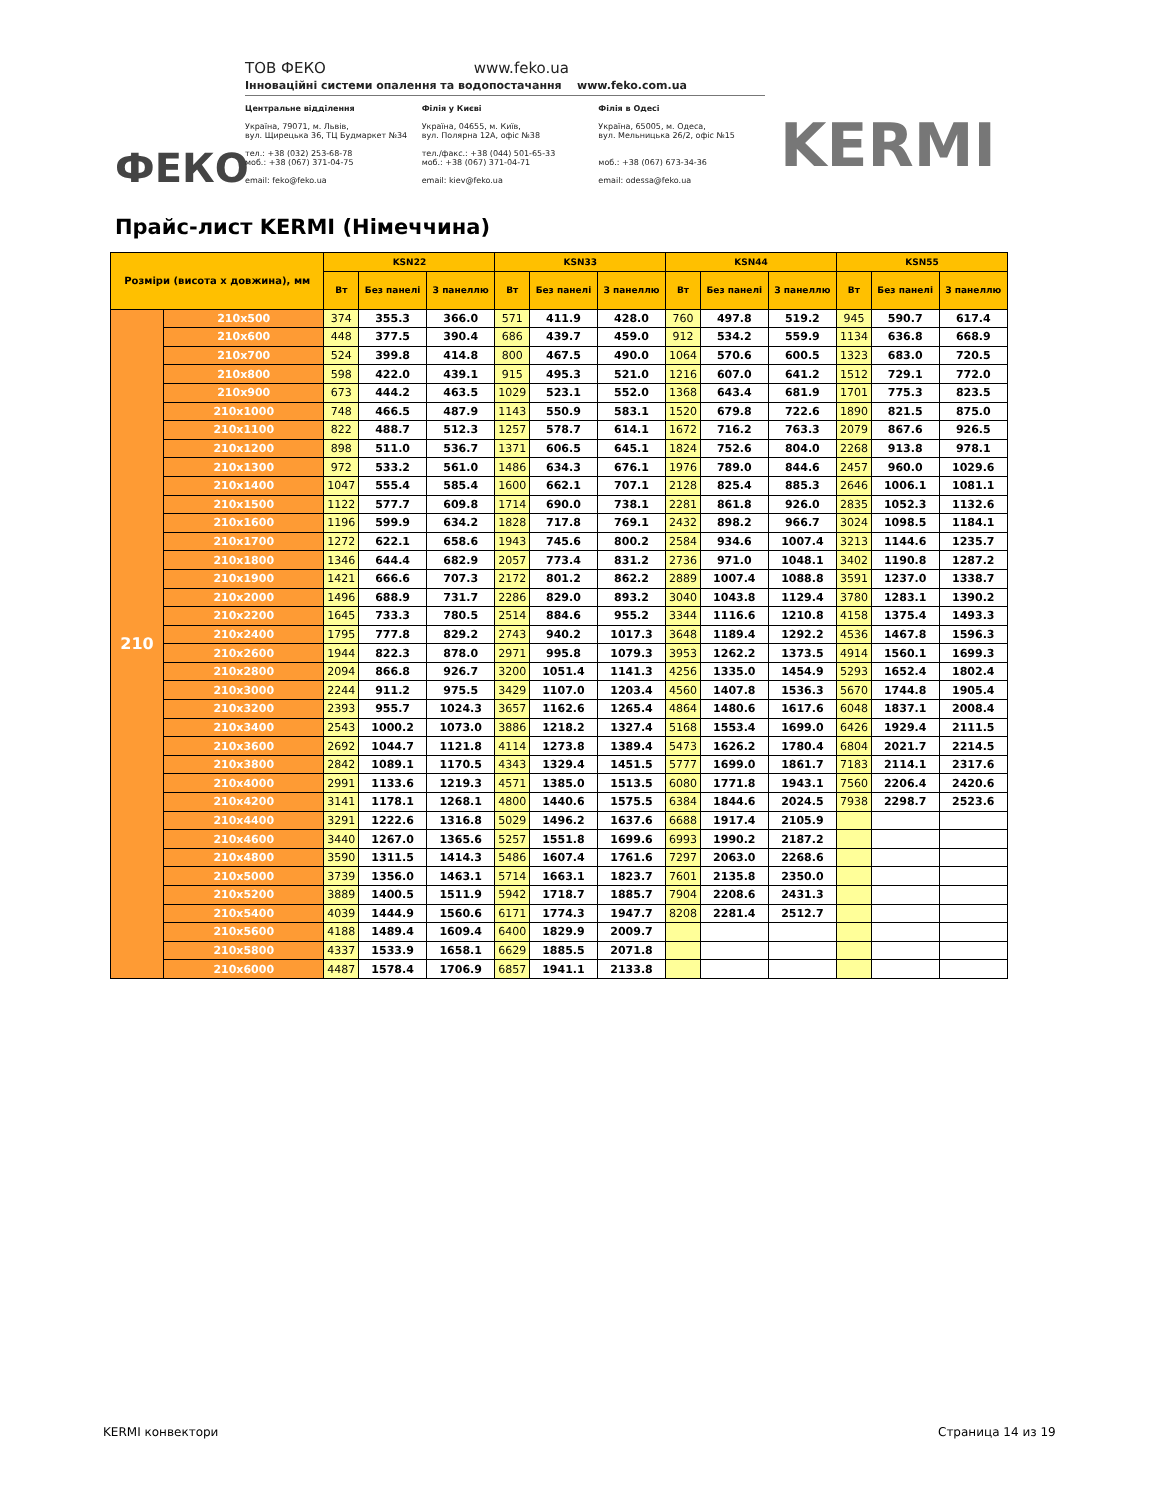ФЕКО
ТОВ ФЕКО www.feko.ua
Інноваційні системи опалення та водопостачання www.feko.com.ua
Центральне відділення
Україна, 79071, м. Львів,
вул. Щирецька 36, ТЦ Будмаркет №34
тел.: +38 (032) 253-68-78
моб.: +38 (067) 371-04-75
email: feko@feko.ua
Філія у Києві
Україна, 04655, м. Київ,
вул. Полярна 12А, офіс №38
тел./факс.: +38 (044) 501-65-33
моб.: +38 (067) 371-04-71
email: kiev@feko.ua
Філія в Одесі
Україна, 65005, м. Одеса,
вул. Мельницька 26/2, офіс №15
моб.: +38 (067) 673-34-36
email: odessa@feko.ua
KERMI
Прайс-лист KERMI (Німеччина)
| Розміри (висота х довжина), мм | | KSN22 | | | KSN33 | | | KSN44 | | | KSN55 | | |
| --- | --- | --- | --- | --- | --- | --- | --- | --- | --- | --- | --- | --- | --- |
| | | Вт | Без панелі | З панеллю | Вт | Без панелі | З панеллю | Вт | Без панелі | З панеллю | Вт | Без панелі | З панеллю |
| 210 | 210x500 | 374 | 355.3 | 366.0 | 571 | 411.9 | 428.0 | 760 | 497.8 | 519.2 | 945 | 590.7 | 617.4 |
| | 210x600 | 448 | 377.5 | 390.4 | 686 | 439.7 | 459.0 | 912 | 534.2 | 559.9 | 1134 | 636.8 | 668.9 |
| | 210x700 | 524 | 399.8 | 414.8 | 800 | 467.5 | 490.0 | 1064 | 570.6 | 600.5 | 1323 | 683.0 | 720.5 |
| | 210x800 | 598 | 422.0 | 439.1 | 915 | 495.3 | 521.0 | 1216 | 607.0 | 641.2 | 1512 | 729.1 | 772.0 |
| | 210x900 | 673 | 444.2 | 463.5 | 1029 | 523.1 | 552.0 | 1368 | 643.4 | 681.9 | 1701 | 775.3 | 823.5 |
| | 210x1000 | 748 | 466.5 | 487.9 | 1143 | 550.9 | 583.1 | 1520 | 679.8 | 722.6 | 1890 | 821.5 | 875.0 |
| | 210x1100 | 822 | 488.7 | 512.3 | 1257 | 578.7 | 614.1 | 1672 | 716.2 | 763.3 | 2079 | 867.6 | 926.5 |
| | 210x1200 | 898 | 511.0 | 536.7 | 1371 | 606.5 | 645.1 | 1824 | 752.6 | 804.0 | 2268 | 913.8 | 978.1 |
| | 210x1300 | 972 | 533.2 | 561.0 | 1486 | 634.3 | 676.1 | 1976 | 789.0 | 844.6 | 2457 | 960.0 | 1029.6 |
| | 210x1400 | 1047 | 555.4 | 585.4 | 1600 | 662.1 | 707.1 | 2128 | 825.4 | 885.3 | 2646 | 1006.1 | 1081.1 |
| | 210x1500 | 1122 | 577.7 | 609.8 | 1714 | 690.0 | 738.1 | 2281 | 861.8 | 926.0 | 2835 | 1052.3 | 1132.6 |
| | 210x1600 | 1196 | 599.9 | 634.2 | 1828 | 717.8 | 769.1 | 2432 | 898.2 | 966.7 | 3024 | 1098.5 | 1184.1 |
| | 210x1700 | 1272 | 622.1 | 658.6 | 1943 | 745.6 | 800.2 | 2584 | 934.6 | 1007.4 | 3213 | 1144.6 | 1235.7 |
| | 210x1800 | 1346 | 644.4 | 682.9 | 2057 | 773.4 | 831.2 | 2736 | 971.0 | 1048.1 | 3402 | 1190.8 | 1287.2 |
| | 210x1900 | 1421 | 666.6 | 707.3 | 2172 | 801.2 | 862.2 | 2889 | 1007.4 | 1088.8 | 3591 | 1237.0 | 1338.7 |
| | 210x2000 | 1496 | 688.9 | 731.7 | 2286 | 829.0 | 893.2 | 3040 | 1043.8 | 1129.4 | 3780 | 1283.1 | 1390.2 |
| | 210x2200 | 1645 | 733.3 | 780.5 | 2514 | 884.6 | 955.2 | 3344 | 1116.6 | 1210.8 | 4158 | 1375.4 | 1493.3 |
| | 210x2400 | 1795 | 777.8 | 829.2 | 2743 | 940.2 | 1017.3 | 3648 | 1189.4 | 1292.2 | 4536 | 1467.8 | 1596.3 |
| | 210x2600 | 1944 | 822.3 | 878.0 | 2971 | 995.8 | 1079.3 | 3953 | 1262.2 | 1373.5 | 4914 | 1560.1 | 1699.3 |
| | 210x2800 | 2094 | 866.8 | 926.7 | 3200 | 1051.4 | 1141.3 | 4256 | 1335.0 | 1454.9 | 5293 | 1652.4 | 1802.4 |
| | 210x3000 | 2244 | 911.2 | 975.5 | 3429 | 1107.0 | 1203.4 | 4560 | 1407.8 | 1536.3 | 5670 | 1744.8 | 1905.4 |
| | 210x3200 | 2393 | 955.7 | 1024.3 | 3657 | 1162.6 | 1265.4 | 4864 | 1480.6 | 1617.6 | 6048 | 1837.1 | 2008.4 |
| | 210x3400 | 2543 | 1000.2 | 1073.0 | 3886 | 1218.2 | 1327.4 | 5168 | 1553.4 | 1699.0 | 6426 | 1929.4 | 2111.5 |
| | 210x3600 | 2692 | 1044.7 | 1121.8 | 4114 | 1273.8 | 1389.4 | 5473 | 1626.2 | 1780.4 | 6804 | 2021.7 | 2214.5 |
| | 210x3800 | 2842 | 1089.1 | 1170.5 | 4343 | 1329.4 | 1451.5 | 5777 | 1699.0 | 1861.7 | 7183 | 2114.1 | 2317.6 |
| | 210x4000 | 2991 | 1133.6 | 1219.3 | 4571 | 1385.0 | 1513.5 | 6080 | 1771.8 | 1943.1 | 7560 | 2206.4 | 2420.6 |
| | 210x4200 | 3141 | 1178.1 | 1268.1 | 4800 | 1440.6 | 1575.5 | 6384 | 1844.6 | 2024.5 | 7938 | 2298.7 | 2523.6 |
| | 210x4400 | 3291 | 1222.6 | 1316.8 | 5029 | 1496.2 | 1637.6 | 6688 | 1917.4 | 2105.9 | | | |
| | 210x4600 | 3440 | 1267.0 | 1365.6 | 5257 | 1551.8 | 1699.6 | 6993 | 1990.2 | 2187.2 | | | |
| | 210x4800 | 3590 | 1311.5 | 1414.3 | 5486 | 1607.4 | 1761.6 | 7297 | 2063.0 | 2268.6 | | | |
| | 210x5000 | 3739 | 1356.0 | 1463.1 | 5714 | 1663.1 | 1823.7 | 7601 | 2135.8 | 2350.0 | | | |
| | 210x5200 | 3889 | 1400.5 | 1511.9 | 5942 | 1718.7 | 1885.7 | 7904 | 2208.6 | 2431.3 | | | |
| | 210x5400 | 4039 | 1444.9 | 1560.6 | 6171 | 1774.3 | 1947.7 | 8208 | 2281.4 | 2512.7 | | | |
| | 210x5600 | 4188 | 1489.4 | 1609.4 | 6400 | 1829.9 | 2009.7 | | | | | | |
| | 210x5800 | 4337 | 1533.9 | 1658.1 | 6629 | 1885.5 | 2071.8 | | | | | | |
| | 210x6000 | 4487 | 1578.4 | 1706.9 | 6857 | 1941.1 | 2133.8 | | | | | | |
KERMI конвектори Страница 14 из 19